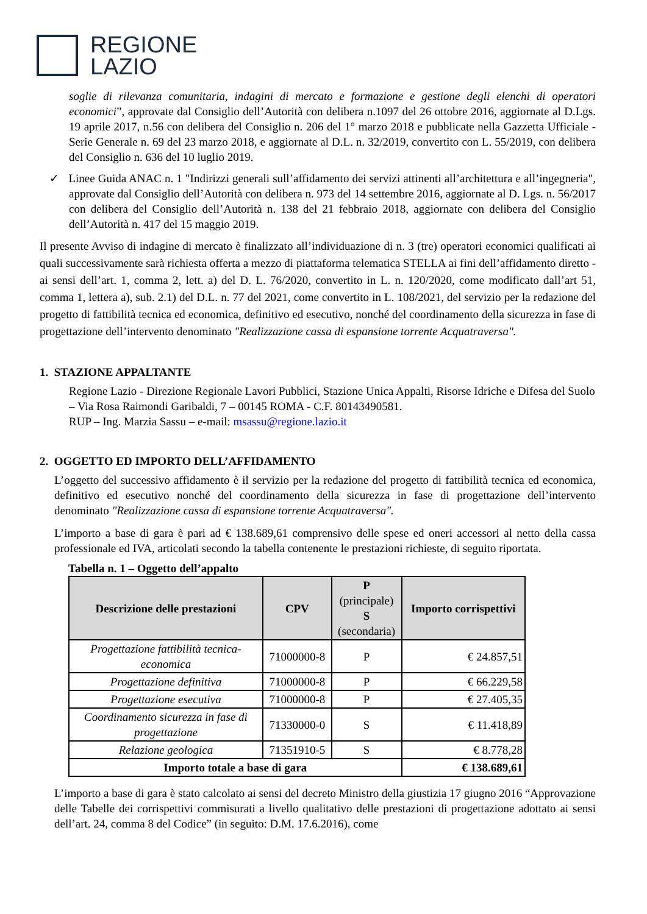REGIONE
LAZIO
soglie di rilevanza comunitaria, indagini di mercato e formazione e gestione degli elenchi di operatori economici”, approvate dal Consiglio dell’Autorità con delibera n.1097 del 26 ottobre 2016, aggiornate al D.Lgs. 19 aprile 2017, n.56 con delibera del Consiglio n. 206 del 1° marzo 2018 e pubblicate nella Gazzetta Ufficiale - Serie Generale n. 69 del 23 marzo 2018, e aggiornate al D.L. n. 32/2019, convertito con L. 55/2019, con delibera del Consiglio n. 636 del 10 luglio 2019.
✓ Linee Guida ANAC n. 1 "Indirizzi generali sull’affidamento dei servizi attinenti all’architettura e all’ingegneria", approvate dal Consiglio dell’Autorità con delibera n. 973 del 14 settembre 2016, aggiornate al D. Lgs. n. 56/2017 con delibera del Consiglio dell’Autorità n. 138 del 21 febbraio 2018, aggiornate con delibera del Consiglio dell’Autorità n. 417 del 15 maggio 2019.
Il presente Avviso di indagine di mercato è finalizzato all’individuazione di n. 3 (tre) operatori economici qualificati ai quali successivamente sarà richiesta offerta a mezzo di piattaforma telematica STELLA ai fini dell’affidamento diretto - ai sensi dell’art. 1, comma 2, lett. a) del D. L. 76/2020, convertito in L. n. 120/2020, come modificato dall’art 51, comma 1, lettera a), sub. 2.1) del D.L. n. 77 del 2021, come convertito in L. 108/2021, del servizio per la redazione del progetto di fattibilità tecnica ed economica, definitivo ed esecutivo, nonché del coordinamento della sicurezza in fase di progettazione dell’intervento denominato "Realizzazione cassa di espansione torrente Acquatraversa".
1. STAZIONE APPALTANTE
Regione Lazio - Direzione Regionale Lavori Pubblici, Stazione Unica Appalti, Risorse Idriche e Difesa del Suolo – Via Rosa Raimondi Garibaldi, 7 – 00145 ROMA - C.F. 80143490581.
RUP – Ing. Marzia Sassu – e-mail: msassu@regione.lazio.it
2. OGGETTO ED IMPORTO DELL’AFFIDAMENTO
L’oggetto del successivo affidamento è il servizio per la redazione del progetto di fattibilità tecnica ed economica, definitivo ed esecutivo nonché del coordinamento della sicurezza in fase di progettazione dell’intervento denominato "Realizzazione cassa di espansione torrente Acquatraversa".
L’importo a base di gara è pari ad € 138.689,61 comprensivo delle spese ed oneri accessori al netto della cassa professionale ed IVA, articolati secondo la tabella contenente le prestazioni richieste, di seguito riportata.
Tabella n. 1 – Oggetto dell’appalto
| Descrizione delle prestazioni | CPV | P (principale) S (secondaria) | Importo corrispettivi |
| --- | --- | --- | --- |
| Progettazione fattibilità tecnica-economica | 71000000-8 | P | € 24.857,51 |
| Progettazione definitiva | 71000000-8 | P | € 66.229,58 |
| Progettazione esecutiva | 71000000-8 | P | € 27.405,35 |
| Coordinamento sicurezza in fase di progettazione | 71330000-0 | S | € 11.418,89 |
| Relazione geologica | 71351910-5 | S | € 8.778,28 |
| Importo totale a base di gara | | | € 138.689,61 |
L’importo a base di gara è stato calcolato ai sensi del decreto Ministro della giustizia 17 giugno 2016 “Approvazione delle Tabelle dei corrispettivi commisurati a livello qualitativo delle prestazioni di progettazione adottato ai sensi dell’art. 24, comma 8 del Codice” (in seguito: D.M. 17.6.2016), come